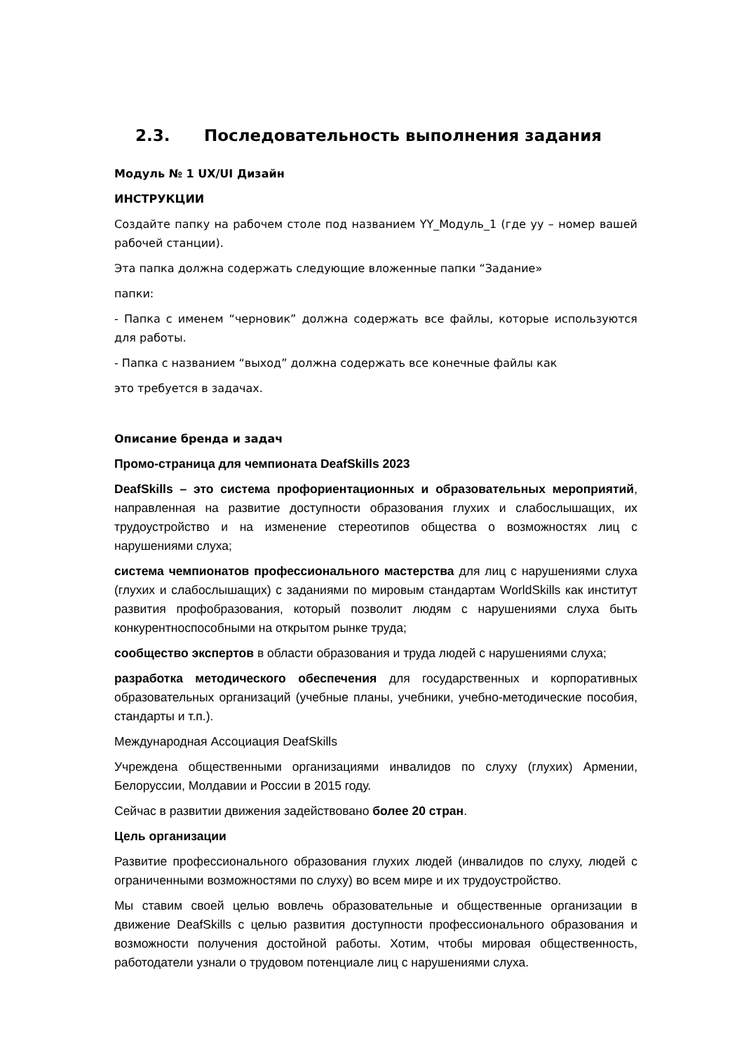2.3. Последовательность выполнения задания
Модуль № 1 UX/UI Дизайн
ИНСТРУКЦИИ
Создайте папку на рабочем столе под названием YY_Модуль_1 (где yy – номер вашей рабочей станции).
Эта папка должна содержать следующие вложенные папки “Задание»
папки:
- Папка с именем “черновик” должна содержать все файлы, которые используются для работы.
- Папка с названием “выход” должна содержать все конечные файлы как
это требуется в задачах.
Описание бренда и задач
Промо-страница для чемпионата DeafSkills 2023
DeafSkills – это система профориентационных и образовательных мероприятий, направленная на развитие доступности образования глухих и слабослышащих, их трудоустройство и на изменение стереотипов общества о возможностях лиц с нарушениями слуха;
система чемпионатов профессионального мастерства для лиц с нарушениями слуха (глухих и слабослышащих) с заданиями по мировым стандартам WorldSkills как институт развития профобразования, который позволит людям с нарушениями слуха быть конкурентноспособными на открытом рынке труда;
сообщество экспертов в области образования и труда людей с нарушениями слуха;
разработка методического обеспечения для государственных и корпоративных образовательных организаций (учебные планы, учебники, учебно-методические пособия, стандарты и т.п.).
Международная Ассоциация DeafSkills
Учреждена общественными организациями инвалидов по слуху (глухих) Армении, Белоруссии, Молдавии и России в 2015 году.
Сейчас в развитии движения задействовано более 20 стран.
Цель организации
Развитие профессионального образования глухих людей (инвалидов по слуху, людей с ограниченными возможностями по слуху) во всем мире и их трудоустройство.
Мы ставим своей целью вовлечь образовательные и общественные организации в движение DeafSkills с целью развития доступности профессионального образования и возможности получения достойной работы. Хотим, чтобы мировая общественность, работодатели узнали о трудовом потенциале лиц с нарушениями слуха.